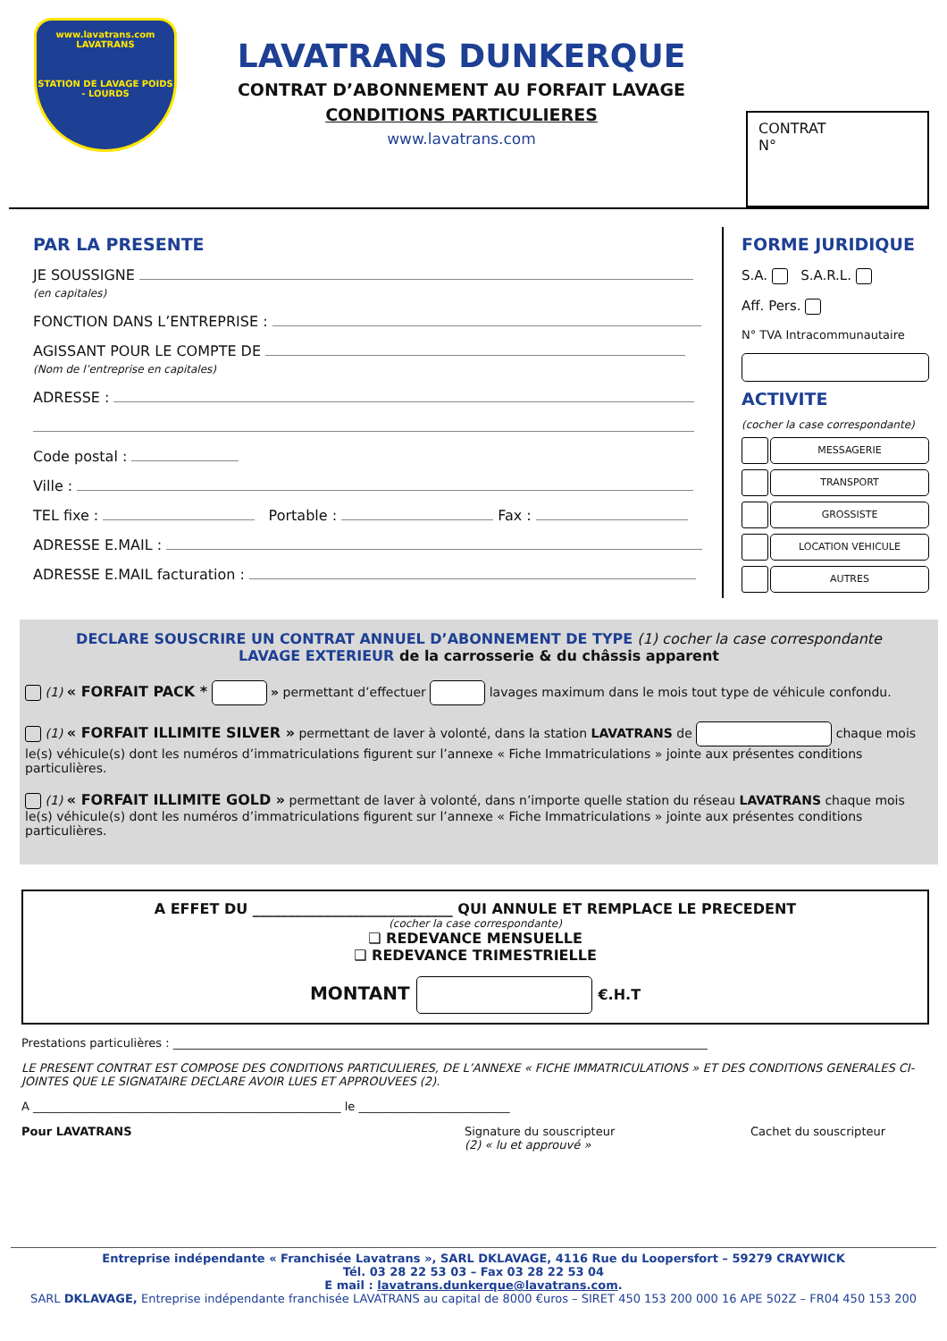www.lavatrans.com
LAVATRANS
STATION DE LAVAGE POIDS - LOURDS
LAVATRANS DUNKERQUE
CONTRAT D’ABONNEMENT AU FORFAIT LAVAGE
CONDITIONS PARTICULIERES
www.lavatrans.com
CONTRAT
N°
PAR LA PRESENTE
JE SOUSSIGNE
(en capitales)
FONCTION DANS L’ENTREPRISE :
AGISSANT POUR LE COMPTE DE
(Nom de l’entreprise en capitales)
ADRESSE :
Code postal :
Ville :
TEL fixe : Portable : Fax :
ADRESSE E.MAIL :
ADRESSE E.MAIL facturation :
FORME JURIDIQUE
S.A. S.A.R.L.
Aff. Pers.
N° TVA Intracommunautaire
ACTIVITE
(cocher la case correspondante)
MESSAGERIE
TRANSPORT
GROSSISTE
LOCATION VEHICULE
AUTRES
DECLARE SOUSCRIRE UN CONTRAT ANNUEL D’ABONNEMENT DE TYPE (1) cocher la case correspondante
LAVAGE EXTERIEUR de la carrosserie & du châssis apparent
(1) « FORFAIT PACK * » permettant d’effectuer lavages maximum dans le mois tout type de véhicule confondu.
(1) « FORFAIT ILLIMITE SILVER » permettant de laver à volonté, dans la station LAVATRANS de chaque mois le(s) véhicule(s) dont les numéros d’immatriculations figurent sur l’annexe « Fiche Immatriculations » jointe aux présentes conditions particulières.
(1) « FORFAIT ILLIMITE GOLD » permettant de laver à volonté, dans n’importe quelle station du réseau LAVATRANS chaque mois le(s) véhicule(s) dont les numéros d’immatriculations figurent sur l’annexe « Fiche Immatriculations » jointe aux présentes conditions particulières.
A EFFET DU ____________________________ QUI ANNULE ET REMPLACE LE PRECEDENT
(cocher la case correspondante)
❑ REDEVANCE MENSUELLE
❑ REDEVANCE TRIMESTRIELLE
MONTANT €.H.T
Prestations particulières : ____________________________________________________________________________________________
LE PRESENT CONTRAT EST COMPOSE DES CONDITIONS PARTICULIERES, DE L’ANNEXE « FICHE IMMATRICULATIONS » ET DES CONDITIONS GENERALES CI-JOINTES QUE LE SIGNATAIRE DECLARE AVOIR LUES ET APPROUVEES (2).
A _____________________________________________________ le __________________________
Pour LAVATRANS Signature du souscripteur
(2) « lu et approuvé »
Cachet du souscripteur
Entreprise indépendante « Franchisée Lavatrans », SARL DKLAVAGE, 4116 Rue du Loopersfort – 59279 CRAYWICK
Tél. 03 28 22 53 03 – Fax 03 28 22 53 04
E mail : lavatrans.dunkerque@lavatrans.com.
SARL DKLAVAGE, Entreprise indépendante franchisée LAVATRANS au capital de 8000 €uros – SIRET 450 153 200 000 16 APE 502Z – FR04 450 153 200